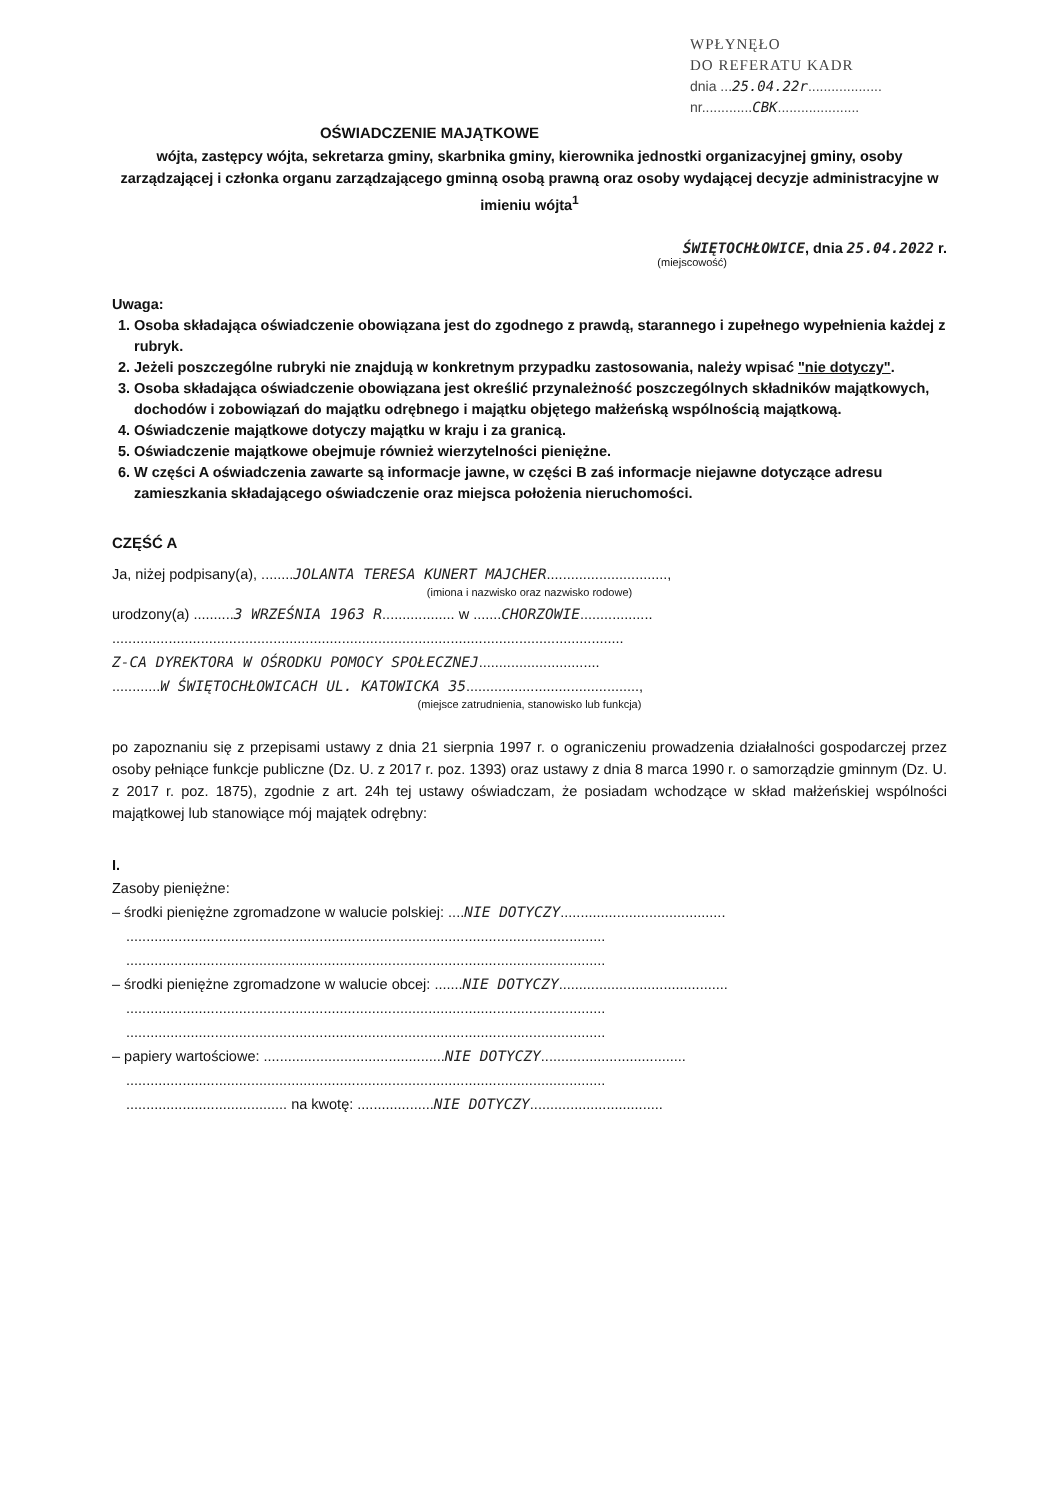WPŁYNĘŁO
DO REFERATU KADR
dnia ...25.04.22r...................
nr.............CBK.....................
OŚWIADCZENIE MAJĄTKOWE
wójta, zastępcy wójta, sekretarza gminy, skarbnika gminy, kierownika jednostki organizacyjnej gminy, osoby zarządzającej i członka organu zarządzającego gminną osobą prawną oraz osoby wydającej decyzje administracyjne w imieniu wójta<sup>1</sup>
ŚWIĘTOCHŁOWICE, dnia 25.04.2022 r.
(miejscowość)
Uwaga:
1. Osoba składająca oświadczenie obowiązana jest do zgodnego z prawdą, starannego i zupełnego wypełnienia każdej z rubryk.
2. Jeżeli poszczególne rubryki nie znajdują w konkretnym przypadku zastosowania, należy wpisać "nie dotyczy".
3. Osoba składająca oświadczenie obowiązana jest określić przynależność poszczególnych składników majątkowych, dochodów i zobowiązań do majątku odrębnego i majątku objętego małżeńską wspólnością majątkową.
4. Oświadczenie majątkowe dotyczy majątku w kraju i za granicą.
5. Oświadczenie majątkowe obejmuje również wierzytelności pieniężne.
6. W części A oświadczenia zawarte są informacje jawne, w części B zaś informacje niejawne dotyczące adresu zamieszkania składającego oświadczenie oraz miejsca położenia nieruchomości.
CZĘŚĆ A
Ja, niżej podpisany(a), ........JOLANTA TERESA KUNERT MAJCHER..............................,
(imiona i nazwisko oraz nazwisko rodowe)
urodzony(a) ..........3 WRZEŚNIA 1963 R.................. w .......CHORZOWIE..................
...............................................................................................................................
Z-CA DYREKTORA W OŚRODKU POMOCY SPOŁECZNEJ..............................
............W ŚWIĘTOCHŁOWICACH UL. KATOWICKA 35...........................................,
(miejsce zatrudnienia, stanowisko lub funkcja)
po zapoznaniu się z przepisami ustawy z dnia 21 sierpnia 1997 r. o ograniczeniu prowadzenia działalności gospodarczej przez osoby pełniące funkcje publiczne (Dz. U. z 2017 r. poz. 1393) oraz ustawy z dnia 8 marca 1990 r. o samorządzie gminnym (Dz. U. z 2017 r. poz. 1875), zgodnie z art. 24h tej ustawy oświadczam, że posiadam wchodzące w skład małżeńskiej wspólności majątkowej lub stanowiące mój majątek odrębny:
I.
Zasoby pieniężne:
– środki pieniężne zgromadzone w walucie polskiej: ....NIE DOTYCZY.........................................
.......................................................................................................................
.......................................................................................................................
– środki pieniężne zgromadzone w walucie obcej: .......NIE DOTYCZY..........................................
.......................................................................................................................
.......................................................................................................................
– papiery wartościowe: .............................................NIE DOTYCZY....................................
.......................................................................................................................
........................................ na kwotę: ...................NIE DOTYCZY.................................